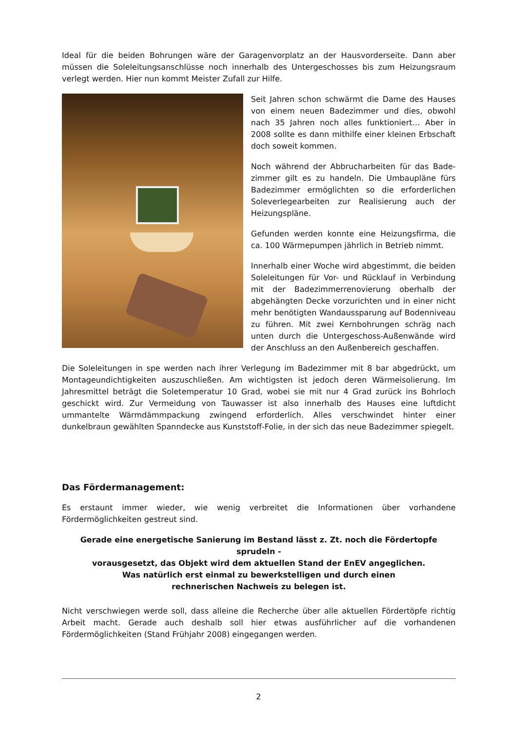Ideal für die beiden Bohrungen wäre der Garagenvorplatz an der Hausvorderseite. Dann aber müssen die Soleleitungsanschlüsse noch innerhalb des Untergeschosses bis zum Heizungsraum verlegt werden. Hier nun kommt Meister Zufall zur Hilfe.
Seit Jahren schon schwärmt die Dame des Hauses von einem neuen Badezimmer und dies, obwohl nach 35 Jahren noch alles funktioniert… Aber in 2008 sollte es dann mithilfe einer kleinen Erbschaft doch soweit kommen.
Noch während der Abbrucharbeiten für das Bade-zimmer gilt es zu handeln. Die Umbaupläne fürs Badezimmer ermöglichten so die erforderlichen Soleverlegearbeiten zur Realisierung auch der Heizungspläne.
Gefunden werden konnte eine Heizungsfirma, die ca. 100 Wärmepumpen jährlich in Betrieb nimmt.
Innerhalb einer Woche wird abgestimmt, die beiden Soleleitungen für Vor- und Rücklauf in Verbindung mit der Badezimmerrenovierung oberhalb der abgehängten Decke vorzurichten und in einer nicht mehr benötigten Wandaussparung auf Bodenniveau zu führen. Mit zwei Kernbohrungen schräg nach unten durch die Untergeschoss-Außenwände wird der Anschluss an den Außenbereich geschaffen.
Die Soleleitungen in spe werden nach ihrer Verlegung im Badezimmer mit 8 bar abgedrückt, um Montageundichtigkeiten auszuschließen. Am wichtigsten ist jedoch deren Wärmeisolierung. Im Jahresmittel beträgt die Soletemperatur 10 Grad, wobei sie mit nur 4 Grad zurück ins Bohrloch geschickt wird. Zur Vermeidung von Tauwasser ist also innerhalb des Hauses eine luftdicht ummantelte Wärmdämmpackung zwingend erforderlich. Alles verschwindet hinter einer dunkelbraun gewählten Spanndecke aus Kunststoff-Folie, in der sich das neue Badezimmer spiegelt.
Das Fördermanagement:
Es erstaunt immer wieder, wie wenig verbreitet die Informationen über vorhandene Fördermöglichkeiten gestreut sind.
Gerade eine energetische Sanierung im Bestand lässt z. Zt. noch die Fördertopfe sprudeln -
vorausgesetzt, das Objekt wird dem aktuellen Stand der EnEV angeglichen.
Was natürlich erst einmal zu bewerkstelligen und durch einen
rechnerischen Nachweis zu belegen ist.
Nicht verschwiegen werde soll, dass alleine die Recherche über alle aktuellen Fördertöpfe richtig Arbeit macht. Gerade auch deshalb soll hier etwas ausführlicher auf die vorhandenen Fördermöglichkeiten (Stand Frühjahr 2008) eingegangen werden.
2